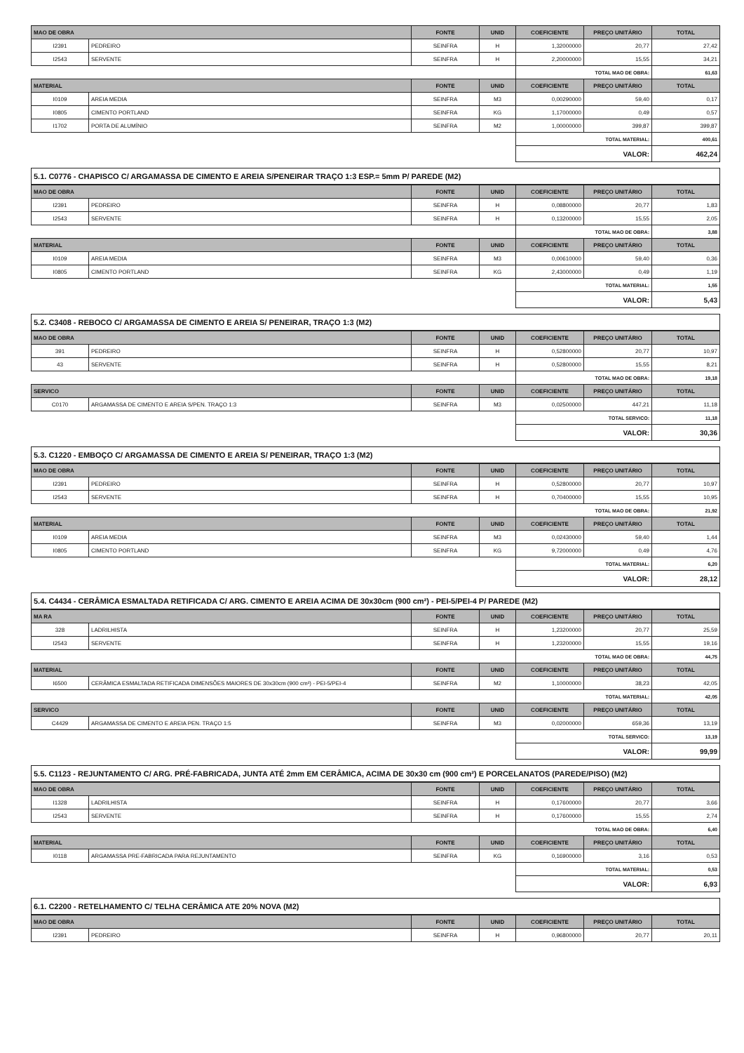| MAO DE OBRA | | FONTE | UNID | COEFICIENTE | PREÇO UNITÁRIO | TOTAL |
| --- | --- | --- | --- | --- | --- | --- |
| I2391 | PEDREIRO | SEINFRA | H | 1,32000000 | 20,77 | 27,42 |
| I2543 | SERVENTE | SEINFRA | H | 2,20000000 | 15,55 | 34,21 |
| | | | | TOTAL MAO DE OBRA: | | 61,63 |
| MATERIAL | | FONTE | UNID | COEFICIENTE | PREÇO UNITÁRIO | TOTAL |
| I0109 | AREIA MEDIA | SEINFRA | M3 | 0,00290000 | 59,40 | 0,17 |
| I0805 | CIMENTO PORTLAND | SEINFRA | KG | 1,17000000 | 0,49 | 0,57 |
| I1702 | PORTA DE ALUMÍNIO | SEINFRA | M2 | 1,00000000 | 399,87 | 399,87 |
| | | | | TOTAL MATERIAL: | | 400,61 |
| | | | | VALOR: | | 462,24 |
5.1. C0776 - CHAPISCO C/ ARGAMASSA DE CIMENTO E AREIA S/PENEIRAR TRAÇO 1:3 ESP.= 5mm P/ PAREDE (M2)
| MAO DE OBRA | | FONTE | UNID | COEFICIENTE | PREÇO UNITÁRIO | TOTAL |
| --- | --- | --- | --- | --- | --- | --- |
| I2391 | PEDREIRO | SEINFRA | H | 0,08800000 | 20,77 | 1,83 |
| I2543 | SERVENTE | SEINFRA | H | 0,13200000 | 15,55 | 2,05 |
| | | | | TOTAL MAO DE OBRA: | | 3,88 |
| MATERIAL | | FONTE | UNID | COEFICIENTE | PREÇO UNITÁRIO | TOTAL |
| I0109 | AREIA MEDIA | SEINFRA | M3 | 0,00610000 | 59,40 | 0,36 |
| I0805 | CIMENTO PORTLAND | SEINFRA | KG | 2,43000000 | 0,49 | 1,19 |
| | | | | TOTAL MATERIAL: | | 1,55 |
| | | | | VALOR: | | 5,43 |
5.2. C3408 - REBOCO C/ ARGAMASSA DE CIMENTO E AREIA S/ PENEIRAR, TRAÇO 1:3 (M2)
| MAO DE OBRA | | FONTE | UNID | COEFICIENTE | PREÇO UNITÁRIO | TOTAL |
| --- | --- | --- | --- | --- | --- | --- |
| 391 | PEDREIRO | SEINFRA | H | 0,52800000 | 20,77 | 10,97 |
| 43 | SERVENTE | SEINFRA | H | 0,52800000 | 15,55 | 8,21 |
| | | | | TOTAL MAO DE OBRA: | | 19,18 |
| SERVICO | | FONTE | UNID | COEFICIENTE | PREÇO UNITÁRIO | TOTAL |
| C0170 | ARGAMASSA DE CIMENTO E AREIA S/PEN. TRAÇO 1:3 | SEINFRA | M3 | 0,02500000 | 447,21 | 11,18 |
| | | | | TOTAL SERVICO: | | 11,18 |
| | | | | VALOR: | | 30,36 |
5.3. C1220 - EMBOÇO C/ ARGAMASSA DE CIMENTO E AREIA S/ PENEIRAR, TRAÇO 1:3 (M2)
| MAO DE OBRA | | FONTE | UNID | COEFICIENTE | PREÇO UNITÁRIO | TOTAL |
| --- | --- | --- | --- | --- | --- | --- |
| I2391 | PEDREIRO | SEINFRA | H | 0,52800000 | 20,77 | 10,97 |
| I2543 | SERVENTE | SEINFRA | H | 0,70400000 | 15,55 | 10,95 |
| | | | | TOTAL MAO DE OBRA: | | 21,92 |
| MATERIAL | | FONTE | UNID | COEFICIENTE | PREÇO UNITÁRIO | TOTAL |
| I0109 | AREIA MEDIA | SEINFRA | M3 | 0,02430000 | 59,40 | 1,44 |
| I0805 | CIMENTO PORTLAND | SEINFRA | KG | 9,72000000 | 0,49 | 4,76 |
| | | | | TOTAL MATERIAL: | | 6,20 |
| | | | | VALOR: | | 28,12 |
5.4. C4434 - CERÂMICA ESMALTADA RETIFICADA C/ ARG. CIMENTO E AREIA ACIMA DE 30x30cm (900 cm²) - PEI-5/PEI-4 P/ PAREDE (M2)
| MA RA | | FONTE | UNID | COEFICIENTE | PREÇO UNITÁRIO | TOTAL |
| --- | --- | --- | --- | --- | --- | --- |
| 328 | LADRILHISTA | SEINFRA | H | 1,23200000 | 20,77 | 25,59 |
| I2543 | SERVENTE | SEINFRA | H | 1,23200000 | 15,55 | 19,16 |
| | | | | TOTAL MAO DE OBRA: | | 44,75 |
| MATERIAL | | FONTE | UNID | COEFICIENTE | PREÇO UNITÁRIO | TOTAL |
| I6500 | CERÂMICA ESMALTADA RETIFICADA DIMENSÕES MAIORES DE 30x30cm (900 cm²) - PEI-5/PEI-4 | SEINFRA | M2 | 1,10000000 | 38,23 | 42,05 |
| | | | | TOTAL MATERIAL: | | 42,05 |
| SERVICO | | FONTE | UNID | COEFICIENTE | PREÇO UNITÁRIO | TOTAL |
| C4429 | ARGAMASSA DE CIMENTO E AREIA PEN. TRAÇO 1:5 | SEINFRA | M3 | 0,02000000 | 659,36 | 13,19 |
| | | | | TOTAL SERVICO: | | 13,19 |
| | | | | VALOR: | | 99,99 |
5.5. C1123 - REJUNTAMENTO C/ ARG. PRÉ-FABRICADA, JUNTA ATÉ 2mm EM CERÂMICA, ACIMA DE 30x30 cm (900 cm²) E PORCELANATOS (PAREDE/PISO) (M2)
| MAO DE OBRA | | FONTE | UNID | COEFICIENTE | PREÇO UNITÁRIO | TOTAL |
| --- | --- | --- | --- | --- | --- | --- |
| I1328 | LADRILHISTA | SEINFRA | H | 0,17600000 | 20,77 | 3,66 |
| I2543 | SERVENTE | SEINFRA | H | 0,17600000 | 15,55 | 2,74 |
| | | | | TOTAL MAO DE OBRA: | | 6,40 |
| MATERIAL | | FONTE | UNID | COEFICIENTE | PREÇO UNITÁRIO | TOTAL |
| I0118 | ARGAMASSA PRE-FABRICADA PARA REJUNTAMENTO | SEINFRA | KG | 0,16900000 | 3,16 | 0,53 |
| | | | | TOTAL MATERIAL: | | 0,53 |
| | | | | VALOR: | | 6,93 |
6.1. C2200 - RETELHAMENTO C/ TELHA CERÂMICA ATE 20% NOVA (M2)
| MAO DE OBRA | | FONTE | UNID | COEFICIENTE | PREÇO UNITÁRIO | TOTAL |
| --- | --- | --- | --- | --- | --- | --- |
| I2391 | PEDREIRO | SEINFRA | H | 0,96800000 | 20,77 | 20,11 |